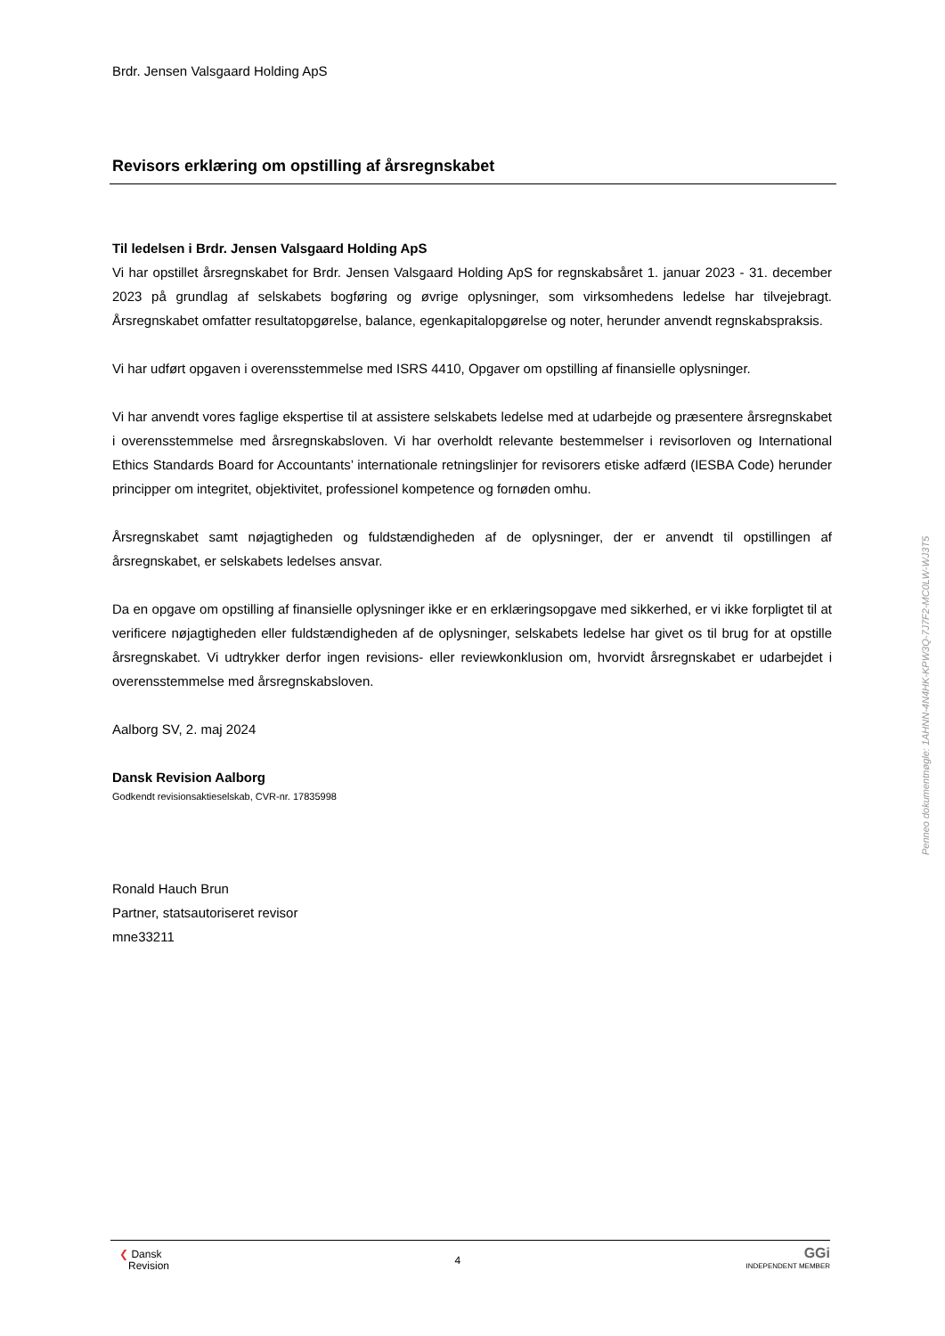Brdr. Jensen Valsgaard Holding ApS
Revisors erklæring om opstilling af årsregnskabet
Til ledelsen i Brdr. Jensen Valsgaard Holding ApS
Vi har opstillet årsregnskabet for Brdr. Jensen Valsgaard Holding ApS for regnskabsåret 1. januar 2023 - 31. december 2023 på grundlag af selskabets bogføring og øvrige oplysninger, som virksomhedens ledelse har tilvejebragt. Årsregnskabet omfatter resultatopgørelse, balance, egenkapitalopgørelse og noter, herunder anvendt regnskabspraksis.
Vi har udført opgaven i overensstemmelse med ISRS 4410, Opgaver om opstilling af finansielle oplysninger.
Vi har anvendt vores faglige ekspertise til at assistere selskabets ledelse med at udarbejde og præsentere årsregnskabet i overensstemmelse med årsregnskabsloven. Vi har overholdt relevante bestemmelser i revisorloven og International Ethics Standards Board for Accountants’ internationale retningslinjer for revisorers etiske adfærd (IESBA Code) herunder principper om integritet, objektivitet, professionel kompetence og fornøden omhu.
Årsregnskabet samt nøjagtigheden og fuldstændigheden af de oplysninger, der er anvendt til opstillingen af årsregnskabet, er selskabets ledelses ansvar.
Da en opgave om opstilling af finansielle oplysninger ikke er en erklæringsopgave med sikkerhed, er vi ikke forpligtet til at verificere nøjagtigheden eller fuldstændigheden af de oplysninger, selskabets ledelse har givet os til brug for at opstille årsregnskabet. Vi udtrykker derfor ingen revisions- eller reviewkonklusion om, hvorvidt årsregnskabet er udarbejdet i overensstemmelse med årsregnskabsloven.
Aalborg SV, 2. maj 2024
Dansk Revision Aalborg
Godkendt revisionsaktieselskab, CVR-nr. 17835998
Ronald Hauch Brun
Partner, statsautoriseret revisor
mne33211
Penneo dokumentnøgle: 1AHNN-4N4HK-KPW3Q-7J7F2-MC0LW-WJ3T5
❮ Dansk
Revision
4
GGi
INDEPENDENT MEMBER